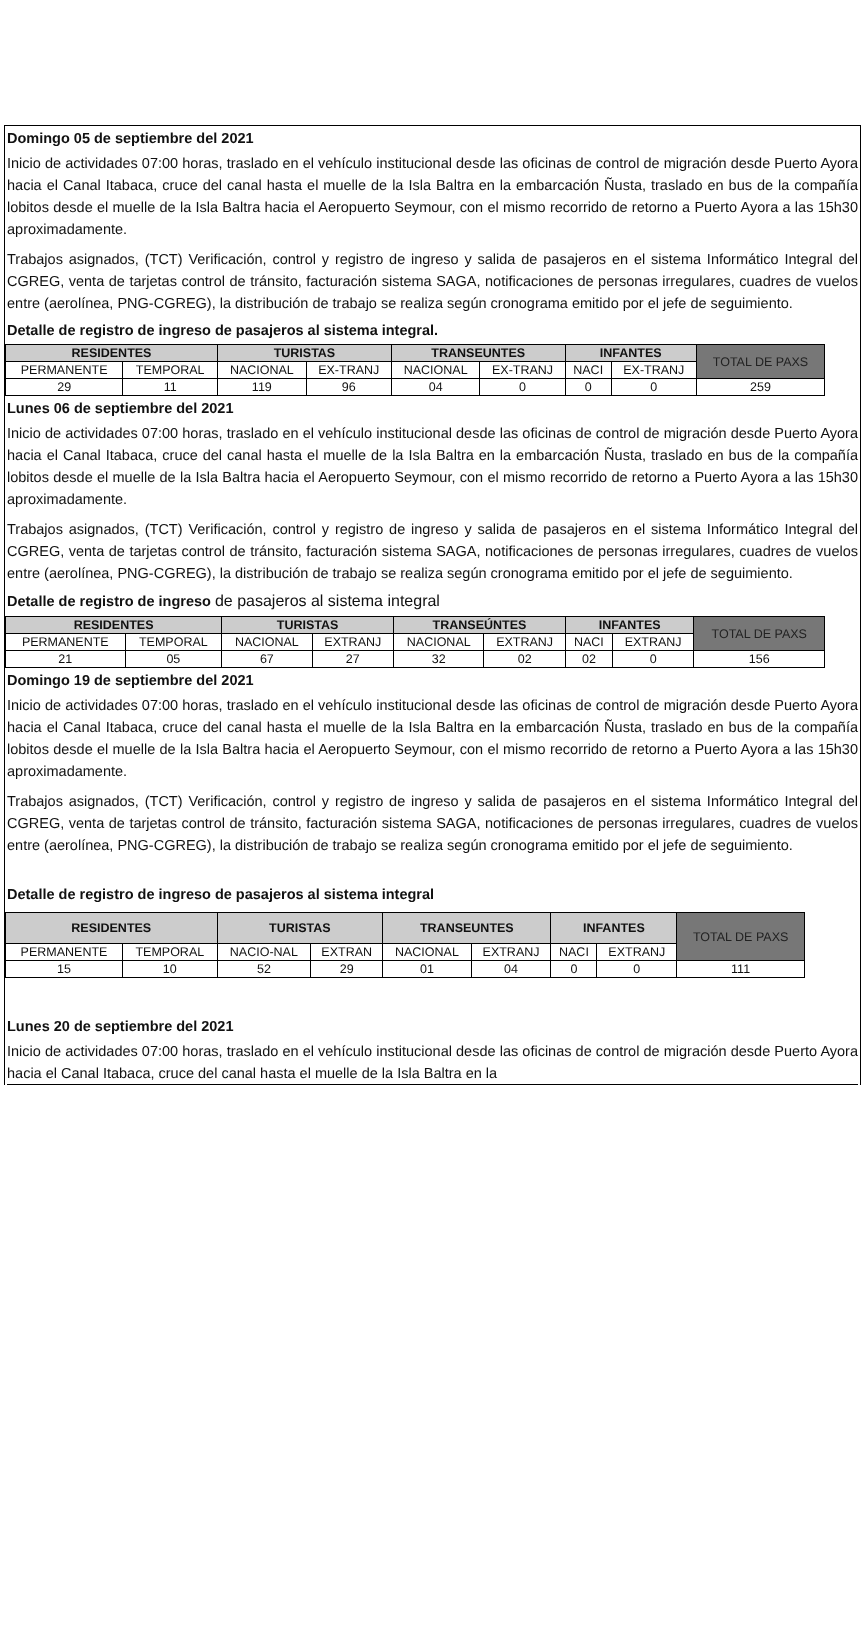Domingo 05 de septiembre del 2021
Inicio de actividades 07:00 horas, traslado en el vehículo institucional desde las oficinas de control de migración desde Puerto Ayora hacia el Canal Itabaca, cruce del canal hasta el muelle de la Isla Baltra en la embarcación Ñusta, traslado en bus de la compañía lobitos desde el muelle de la Isla Baltra hacia el Aeropuerto Seymour, con el mismo recorrido de retorno a Puerto Ayora a las 15h30 aproximadamente.
Trabajos asignados, (TCT) Verificación, control y registro de ingreso y salida de pasajeros en el sistema Informático Integral del CGREG, venta de tarjetas control de tránsito, facturación sistema SAGA, notificaciones de personas irregulares, cuadres de vuelos entre (aerolínea, PNG-CGREG), la distribución de trabajo se realiza según cronograma emitido por el jefe de seguimiento.
Detalle de registro de ingreso de pasajeros al sistema integral.
| RESIDENTES | | TURISTAS | | TRANSEUNTES | | INFANTES | | TOTAL DE PAXS |
| --- | --- | --- | --- | --- | --- | --- | --- | --- |
| PERMANENTE | TEMPORAL | NACIONAL | EX-TRANJ | NACIONAL | EX-TRANJ | NACI | EX-TRANJ | |
| 29 | 11 | 119 | 96 | 04 | 0 | 0 | 0 | 259 |
Lunes 06 de septiembre del 2021
Inicio de actividades 07:00 horas, traslado en el vehículo institucional desde las oficinas de control de migración desde Puerto Ayora hacia el Canal Itabaca, cruce del canal hasta el muelle de la Isla Baltra en la embarcación Ñusta, traslado en bus de la compañía lobitos desde el muelle de la Isla Baltra hacia el Aeropuerto Seymour, con el mismo recorrido de retorno a Puerto Ayora a las 15h30 aproximadamente.
Trabajos asignados, (TCT) Verificación, control y registro de ingreso y salida de pasajeros en el sistema Informático Integral del CGREG, venta de tarjetas control de tránsito, facturación sistema SAGA, notificaciones de personas irregulares, cuadres de vuelos entre (aerolínea, PNG-CGREG), la distribución de trabajo se realiza según cronograma emitido por el jefe de seguimiento.
Detalle de registro de ingreso de pasajeros al sistema integral
| RESIDENTES | | TURISTAS | | TRANSEÚNTES | | INFANTES | | TOTAL DE PAXS |
| --- | --- | --- | --- | --- | --- | --- | --- | --- |
| PERMANENTE | TEMPORAL | NACIONAL | EXTRANJ | NACIONAL | EXTRANJ | NACI | EXTRANJ | |
| 21 | 05 | 67 | 27 | 32 | 02 | 02 | 0 | 156 |
Domingo 19 de septiembre del 2021
Inicio de actividades 07:00 horas, traslado en el vehículo institucional desde las oficinas de control de migración desde Puerto Ayora hacia el Canal Itabaca, cruce del canal hasta el muelle de la Isla Baltra en la embarcación Ñusta, traslado en bus de la compañía lobitos desde el muelle de la Isla Baltra hacia el Aeropuerto Seymour, con el mismo recorrido de retorno a Puerto Ayora a las 15h30 aproximadamente.
Trabajos asignados, (TCT) Verificación, control y registro de ingreso y salida de pasajeros en el sistema Informático Integral del CGREG, venta de tarjetas control de tránsito, facturación sistema SAGA, notificaciones de personas irregulares, cuadres de vuelos entre (aerolínea, PNG-CGREG), la distribución de trabajo se realiza según cronograma emitido por el jefe de seguimiento.
Detalle de registro de ingreso de pasajeros al sistema integral
| RESIDENTES | | TURISTAS | | TRANSEUNTES | | INFANTES | | TOTAL DE PAXS |
| --- | --- | --- | --- | --- | --- | --- | --- | --- |
| PERMANENTE | TEMPORAL | NACIO-NAL | EXTRAN | NACIONAL | EXTRANJ | NACI | EXTRANJ | |
| 15 | 10 | 52 | 29 | 01 | 04 | 0 | 0 | 111 |
Lunes 20 de septiembre del 2021
Inicio de actividades 07:00 horas, traslado en el vehículo institucional desde las oficinas de control de migración desde Puerto Ayora hacia el Canal Itabaca, cruce del canal hasta el muelle de la Isla Baltra en la